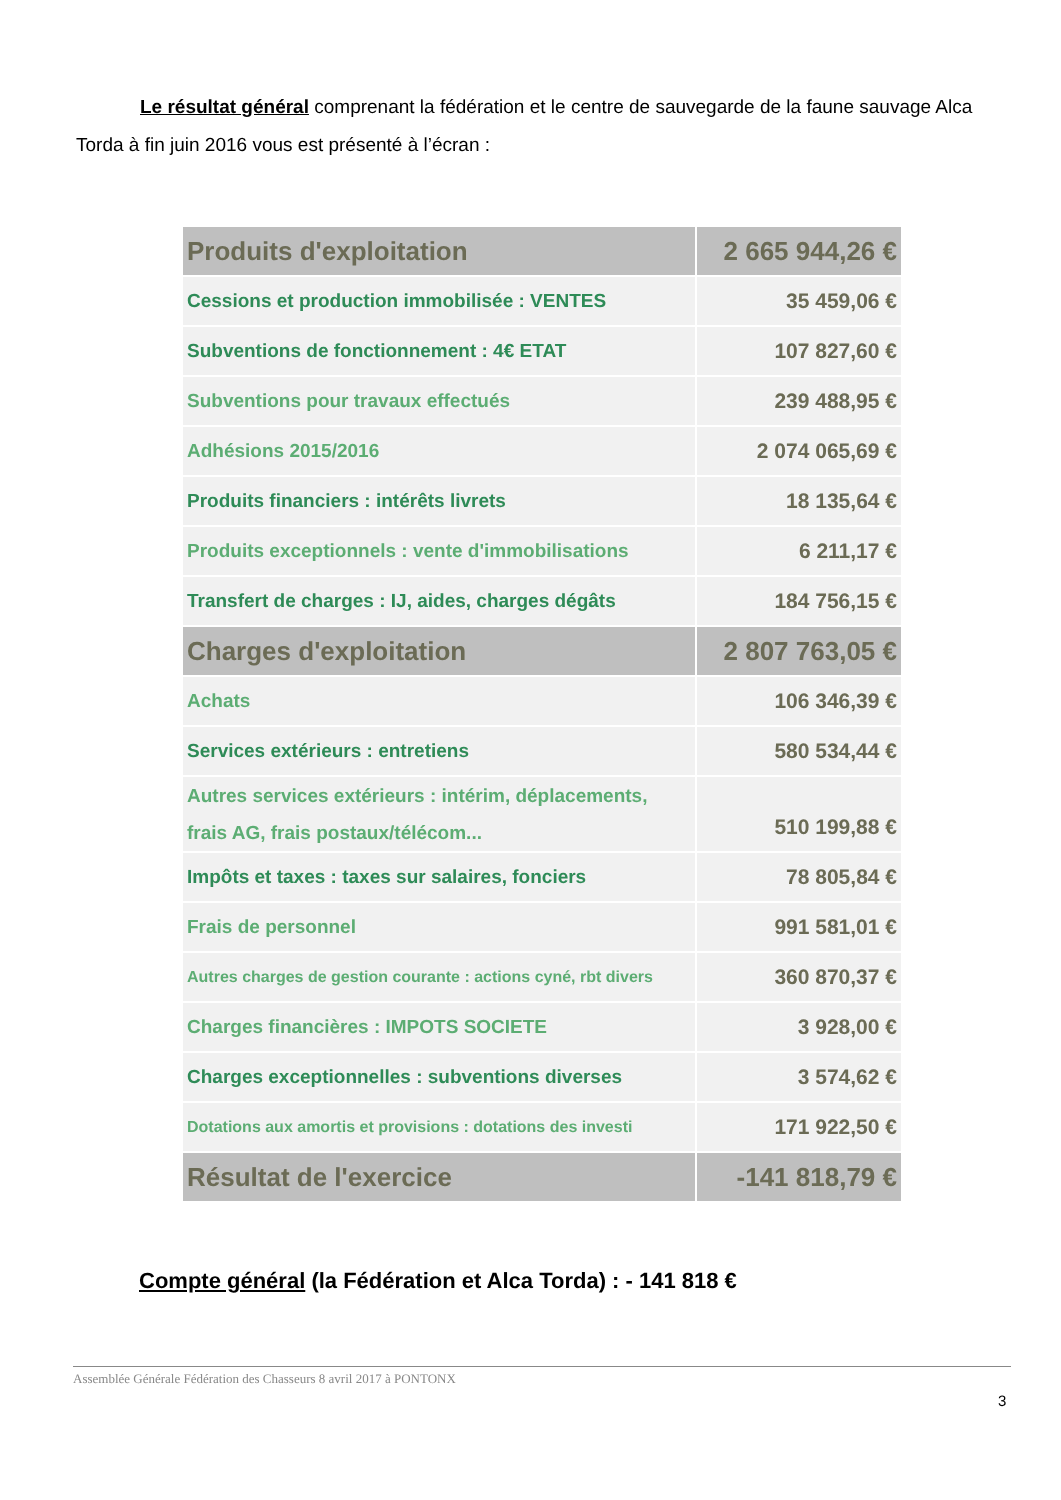Le résultat général comprenant la fédération et le centre de sauvegarde de la faune sauvage Alca Torda à fin juin 2016 vous est présenté à l’écran :
| Produits d'exploitation | 2 665 944,26 € |
| Cessions et production immobilisée : VENTES | 35 459,06 € |
| Subventions de fonctionnement : 4€ ETAT | 107 827,60 € |
| Subventions pour travaux effectués | 239 488,95 € |
| Adhésions 2015/2016 | 2 074 065,69 € |
| Produits financiers : intérêts livrets | 18 135,64 € |
| Produits exceptionnels : vente d'immobilisations | 6 211,17 € |
| Transfert de charges : IJ, aides, charges dégâts | 184 756,15 € |
| Charges d'exploitation | 2 807 763,05 € |
| Achats | 106 346,39 € |
| Services extérieurs : entretiens | 580 534,44 € |
| Autres services extérieurs : intérim, déplacements, frais AG, frais postaux/télécom... | 510 199,88 € |
| Impôts et taxes : taxes sur salaires, fonciers | 78 805,84 € |
| Frais de personnel | 991 581,01 € |
| Autres charges de gestion courante : actions cyné, rbt divers | 360 870,37 € |
| Charges financières : IMPOTS SOCIETE | 3 928,00 € |
| Charges exceptionnelles : subventions diverses | 3 574,62 € |
| Dotations aux amortis et provisions : dotations des investi | 171 922,50 € |
| Résultat de l'exercice | -141 818,79 € |
Compte général (la Fédération et Alca Torda) : - 141 818 €
Assemblée Générale Fédération des Chasseurs 8 avril 2017 à PONTONX
3